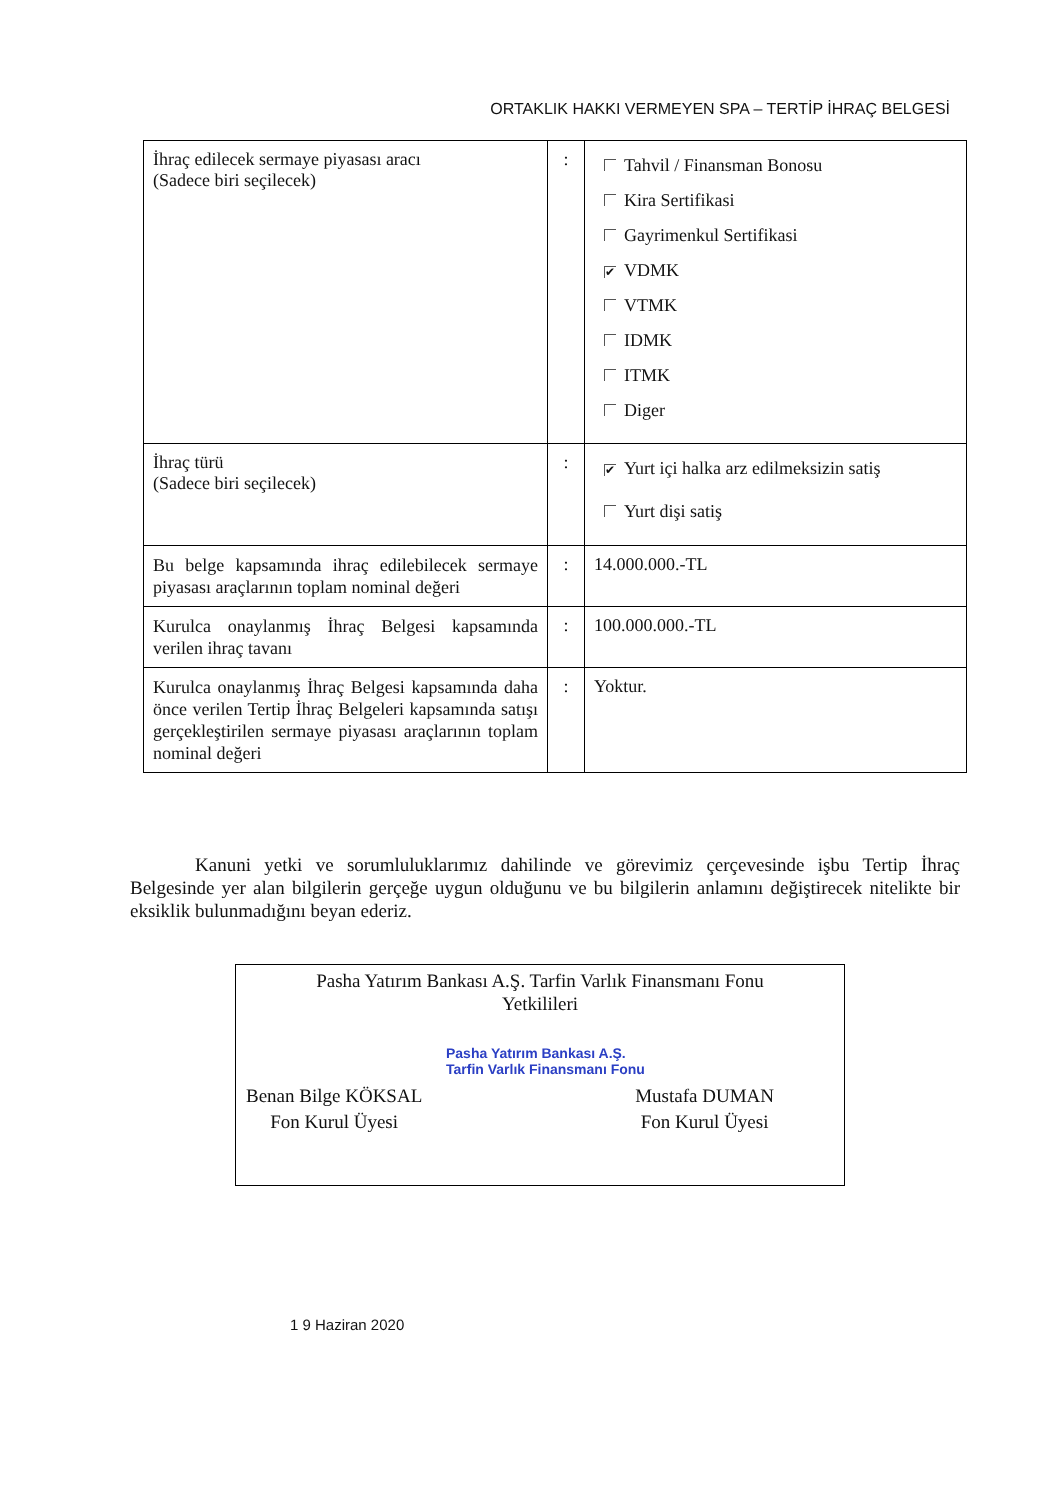ORTAKLIK HAKKI VERMEYEN SPA – TERTİP İHRAÇ BELGESİ
| İhraç edilecek sermaye piyasası aracı (Sadece biri seçilecek) | : | Tahvil / Finansman Bonosu Kira Sertifikasi Gayrimenkul Sertifikasi ✔ VDMK VTMK IDMK ITMK Diger |
| İhraç türü (Sadece biri seçilecek) | : | ✔ Yurt içi halka arz edilmeksizin satiş Yurt dişi satiş |
| Bu belge kapsamında ihraç edilebilecek sermaye piyasası araçlarının toplam nominal değeri | : | 14.000.000.-TL |
| Kurulca onaylanmış İhraç Belgesi kapsamında verilen ihraç tavanı | : | 100.000.000.-TL |
| Kurulca onaylanmış İhraç Belgesi kapsamında daha önce verilen Tertip İhraç Belgeleri kapsamında satışı gerçekleştirilen sermaye piyasası araçlarının toplam nominal değeri | : | Yoktur. |
Kanuni yetki ve sorumluluklarımız dahilinde ve görevimiz çerçevesinde işbu Tertip İhraç Belgesinde yer alan bilgilerin gerçeğe uygun olduğunu ve bu bilgilerin anlamını değiştirecek nitelikte bir eksiklik bulunmadığını beyan ederiz.
Pasha Yatırım Bankası A.Ş. Tarfin Varlık Finansmanı Fonu
Yetkilileri
Pasha Yatırım Bankası A.Ş.
Tarfin Varlık Finansmanı Fonu
Benan Bilge KÖKSAL
Fon Kurul Üyesi
Mustafa DUMAN
Fon Kurul Üyesi
1 9 Haziran 2020